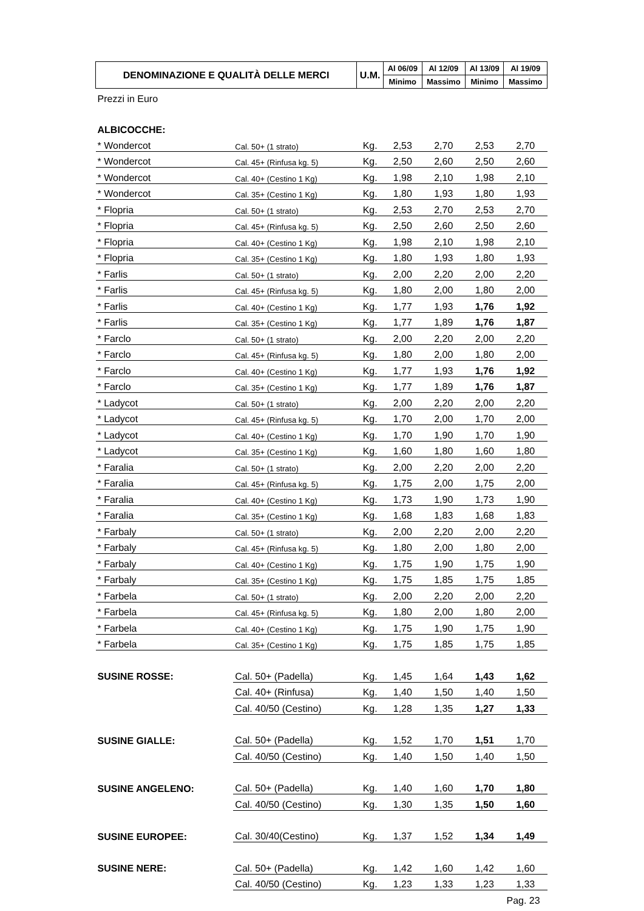| DENOMINAZIONE E QUALITÀ DELLE MERCI | | U.M. | Al 06/09 | Al 12/09 | Al 13/09 | Al 19/09 |
| --- | --- | --- | --- | --- | --- | --- |
| | | | Minimo | Massimo | Minimo | Massimo |
| Prezzi in Euro | | | | | | |
| ALBICOCCHE: | | | | | | |
| * Wondercot | Cal. 50+ (1 strato) | Kg. | 2,53 | 2,70 | 2,53 | 2,70 |
| * Wondercot | Cal. 45+ (Rinfusa kg. 5) | Kg. | 2,50 | 2,60 | 2,50 | 2,60 |
| * Wondercot | Cal. 40+ (Cestino 1 Kg) | Kg. | 1,98 | 2,10 | 1,98 | 2,10 |
| * Wondercot | Cal. 35+ (Cestino 1 Kg) | Kg. | 1,80 | 1,93 | 1,80 | 1,93 |
| * Flopria | Cal. 50+ (1 strato) | Kg. | 2,53 | 2,70 | 2,53 | 2,70 |
| * Flopria | Cal. 45+ (Rinfusa kg. 5) | Kg. | 2,50 | 2,60 | 2,50 | 2,60 |
| * Flopria | Cal. 40+ (Cestino 1 Kg) | Kg. | 1,98 | 2,10 | 1,98 | 2,10 |
| * Flopria | Cal. 35+ (Cestino 1 Kg) | Kg. | 1,80 | 1,93 | 1,80 | 1,93 |
| * Farlis | Cal. 50+ (1 strato) | Kg. | 2,00 | 2,20 | 2,00 | 2,20 |
| * Farlis | Cal. 45+ (Rinfusa kg. 5) | Kg. | 1,80 | 2,00 | 1,80 | 2,00 |
| * Farlis | Cal. 40+ (Cestino 1 Kg) | Kg. | 1,77 | 1,93 | 1,76 | 1,92 |
| * Farlis | Cal. 35+ (Cestino 1 Kg) | Kg. | 1,77 | 1,89 | 1,76 | 1,87 |
| * Farclo | Cal. 50+ (1 strato) | Kg. | 2,00 | 2,20 | 2,00 | 2,20 |
| * Farclo | Cal. 45+ (Rinfusa kg. 5) | Kg. | 1,80 | 2,00 | 1,80 | 2,00 |
| * Farclo | Cal. 40+ (Cestino 1 Kg) | Kg. | 1,77 | 1,93 | 1,76 | 1,92 |
| * Farclo | Cal. 35+ (Cestino 1 Kg) | Kg. | 1,77 | 1,89 | 1,76 | 1,87 |
| * Ladycot | Cal. 50+ (1 strato) | Kg. | 2,00 | 2,20 | 2,00 | 2,20 |
| * Ladycot | Cal. 45+ (Rinfusa kg. 5) | Kg. | 1,70 | 2,00 | 1,70 | 2,00 |
| * Ladycot | Cal. 40+ (Cestino 1 Kg) | Kg. | 1,70 | 1,90 | 1,70 | 1,90 |
| * Ladycot | Cal. 35+ (Cestino 1 Kg) | Kg. | 1,60 | 1,80 | 1,60 | 1,80 |
| * Faralia | Cal. 50+ (1 strato) | Kg. | 2,00 | 2,20 | 2,00 | 2,20 |
| * Faralia | Cal. 45+ (Rinfusa kg. 5) | Kg. | 1,75 | 2,00 | 1,75 | 2,00 |
| * Faralia | Cal. 40+ (Cestino 1 Kg) | Kg. | 1,73 | 1,90 | 1,73 | 1,90 |
| * Faralia | Cal. 35+ (Cestino 1 Kg) | Kg. | 1,68 | 1,83 | 1,68 | 1,83 |
| * Farbaly | Cal. 50+ (1 strato) | Kg. | 2,00 | 2,20 | 2,00 | 2,20 |
| * Farbaly | Cal. 45+ (Rinfusa kg. 5) | Kg. | 1,80 | 2,00 | 1,80 | 2,00 |
| * Farbaly | Cal. 40+ (Cestino 1 Kg) | Kg. | 1,75 | 1,90 | 1,75 | 1,90 |
| * Farbaly | Cal. 35+ (Cestino 1 Kg) | Kg. | 1,75 | 1,85 | 1,75 | 1,85 |
| * Farbela | Cal. 50+ (1 strato) | Kg. | 2,00 | 2,20 | 2,00 | 2,20 |
| * Farbela | Cal. 45+ (Rinfusa kg. 5) | Kg. | 1,80 | 2,00 | 1,80 | 2,00 |
| * Farbela | Cal. 40+ (Cestino 1 Kg) | Kg. | 1,75 | 1,90 | 1,75 | 1,90 |
| * Farbela | Cal. 35+ (Cestino 1 Kg) | Kg. | 1,75 | 1,85 | 1,75 | 1,85 |
| SUSINE ROSSE: | Cal. 50+ (Padella) | Kg. | 1,45 | 1,64 | 1,43 | 1,62 |
| | Cal. 40+ (Rinfusa) | Kg. | 1,40 | 1,50 | 1,40 | 1,50 |
| | Cal. 40/50 (Cestino) | Kg. | 1,28 | 1,35 | 1,27 | 1,33 |
| SUSINE GIALLE: | Cal. 50+ (Padella) | Kg. | 1,52 | 1,70 | 1,51 | 1,70 |
| | Cal. 40/50 (Cestino) | Kg. | 1,40 | 1,50 | 1,40 | 1,50 |
| SUSINE ANGELENO: | Cal. 50+ (Padella) | Kg. | 1,40 | 1,60 | 1,70 | 1,80 |
| | Cal. 40/50 (Cestino) | Kg. | 1,30 | 1,35 | 1,50 | 1,60 |
| SUSINE EUROPEE: | Cal. 30/40(Cestino) | Kg. | 1,37 | 1,52 | 1,34 | 1,49 |
| SUSINE NERE: | Cal. 50+ (Padella) | Kg. | 1,42 | 1,60 | 1,42 | 1,60 |
| | Cal. 40/50 (Cestino) | Kg. | 1,23 | 1,33 | 1,23 | 1,33 |
| Pag. 23 | | | | | | |